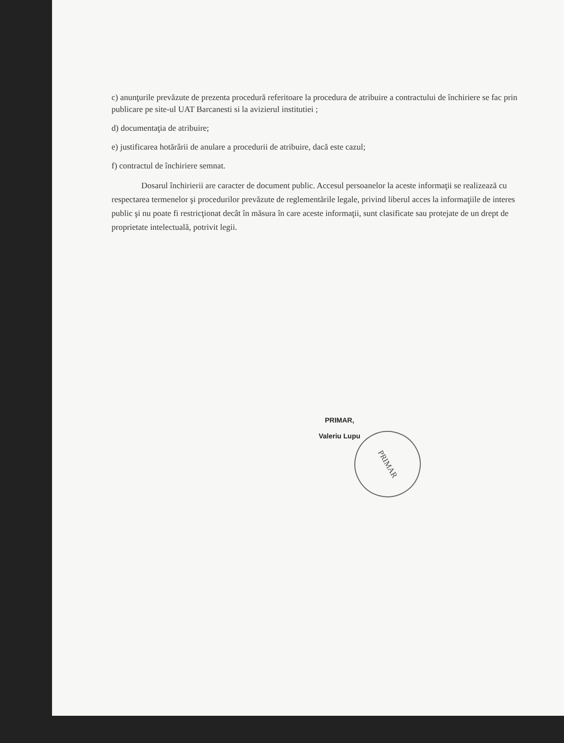c) anunţurile prevăzute de prezenta procedură referitoare la procedura de atribuire a contractului de închiriere se fac prin publicare pe site-ul UAT Barcanesti si la avizierul institutiei ;
d) documentaţia de atribuire;
e) justificarea hotărârii de anulare a procedurii de atribuire, dacă este cazul;
f) contractul de închiriere semnat.
Dosarul închirierii are caracter de document public. Accesul persoanelor la aceste informaţii se realizează cu respectarea termenelor şi procedurilor prevăzute de reglementările legale, privind liberul acces la informaţiile de interes public şi nu poate fi restricţionat decât în măsura în care aceste informaţii, sunt clasificate sau protejate de un drept de proprietate intelectuală, potrivit legii.
PRIMAR,
Valeriu Lupu
PRIMAR